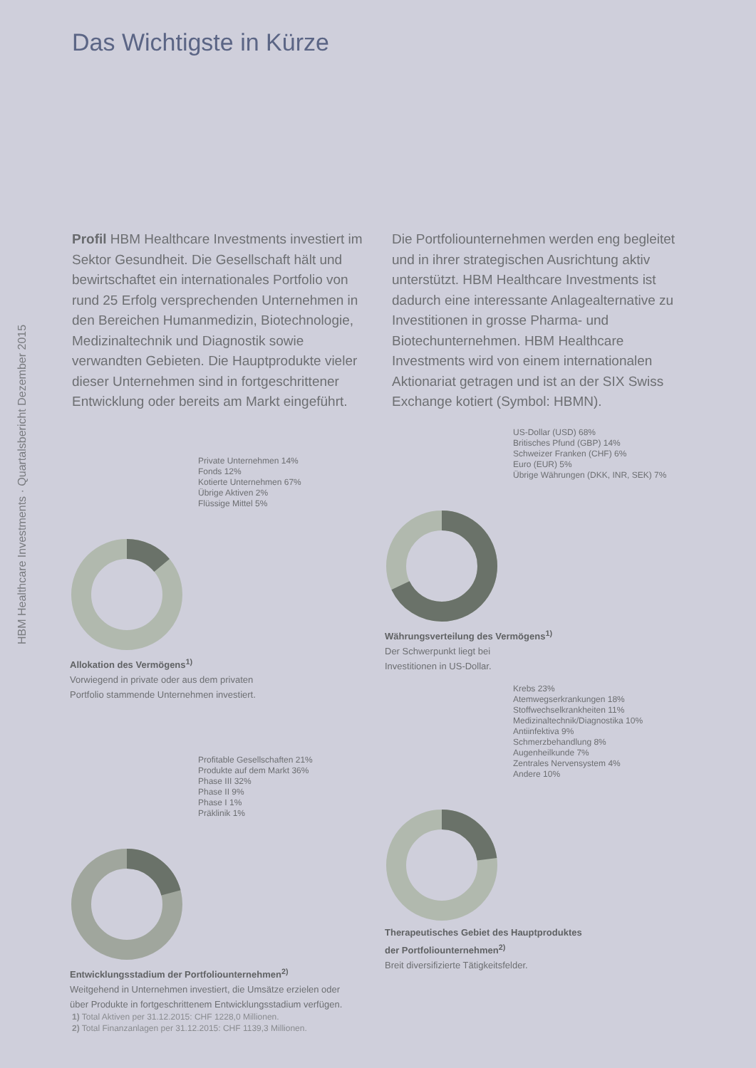HBM Healthcare Investments · Quartalsbericht Dezember 2015
Das Wichtigste in Kürze
Profil HBM Healthcare Investments investiert im Sektor Gesundheit. Die Gesellschaft hält und bewirtschaftet ein internationales Portfolio von rund 25 Erfolg versprechenden Unter­nehmen in den Bereichen Humanmedizin, Bio­technologie, Medizinaltechnik und Diagnostik sowie verwandten Gebieten. Die Haupt­produkte vieler dieser Unternehmen sind in fortgeschrittener Entwicklung oder bereits am Markt eingeführt. Die Portfoliounternehmen werden eng begleitet und in ihrer strategischen Ausrichtung aktiv unterstützt. HBM Healthcare Investments ist dadurch eine interessante Anlagealternative zu Investitionen in grosse Pharma- und Biotechunternehmen. HBM Healthcare Investments wird von einem inter­nationalen Aktionariat getragen und ist an der SIX Swiss Exchange kotiert (Symbol: HBMN).
Private Unternehmen 14%
Fonds 12%
Kotierte Unternehmen 67%
Übrige Aktiven 2%
Flüssige Mittel 5%
Allokation des Vermögens<sup>1)</sup>
Vorwiegend in private oder aus dem privaten
Portfolio stammende Unternehmen investiert.
US-Dollar (USD) 68%
Britisches Pfund (GBP) 14%
Schweizer Franken (CHF) 6%
Euro (EUR) 5%
Übrige Währungen (DKK, INR, SEK) 7%
Währungsverteilung des Vermögens<sup>1)</sup>
Der Schwerpunkt liegt bei
Investitionen in US-Dollar.
Profitable Gesellschaften 21%
Produkte auf dem Markt 36%
Phase III 32%
Phase II 9%
Phase I 1%
Präklinik 1%
Entwicklungsstadium der Portfoliounternehmen<sup>2)</sup>
Weitgehend in Unternehmen investiert, die Umsätze erzielen oder
über Produkte in fortgeschrittenem Entwicklungsstadium verfügen.
Krebs 23%
Atemwegserkrankungen 18%
Stoffwechselkrankheiten 11%
Medizinaltechnik/Diagnostika 10%
Antiinfektiva 9%
Schmerzbehandlung 8%
Augenheilkunde 7%
Zentrales Nervensystem 4%
Andere 10%
Therapeutisches Gebiet des Hauptproduktes
der Portfoliounternehmen<sup>2)</sup>
Breit diversifizierte Tätigkeitsfelder.
1) Total Aktiven per 31.12.2015: CHF 1228,0 Millionen.
2) Total Finanzanlagen per 31.12.2015: CHF 1139,3 Millionen.